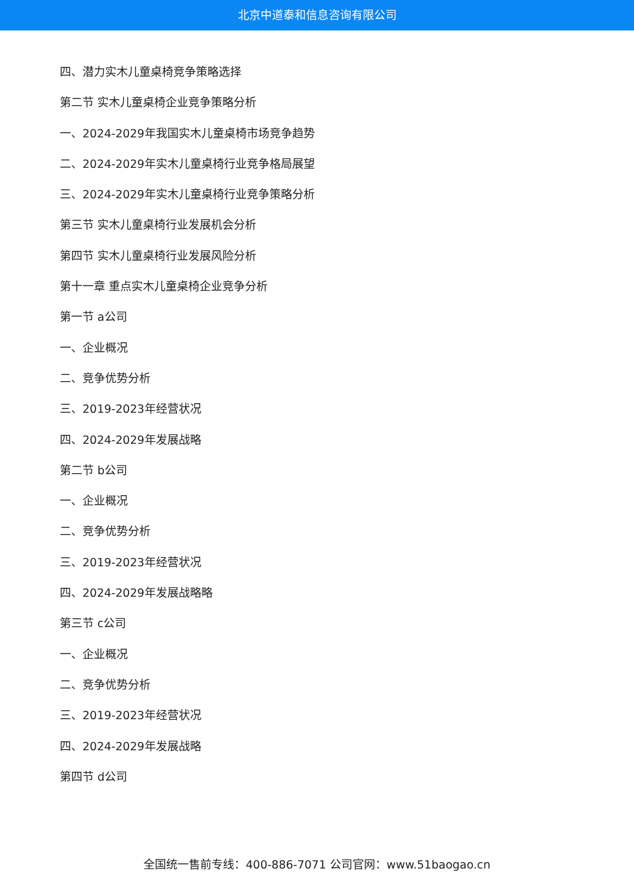北京中道泰和信息咨询有限公司
四、潜力实木儿童桌椅竞争策略选择
第二节 实木儿童桌椅企业竞争策略分析
一、2024-2029年我国实木儿童桌椅市场竞争趋势
二、2024-2029年实木儿童桌椅行业竞争格局展望
三、2024-2029年实木儿童桌椅行业竞争策略分析
第三节 实木儿童桌椅行业发展机会分析
第四节 实木儿童桌椅行业发展风险分析
第十一章 重点实木儿童桌椅企业竞争分析
第一节 a公司
一、企业概况
二、竞争优势分析
三、2019-2023年经营状况
四、2024-2029年发展战略
第二节 b公司
一、企业概况
二、竞争优势分析
三、2019-2023年经营状况
四、2024-2029年发展战略略
第三节 c公司
一、企业概况
二、竞争优势分析
三、2019-2023年经营状况
四、2024-2029年发展战略
第四节 d公司
全国统一售前专线：400-886-7071 公司官网：www.51baogao.cn